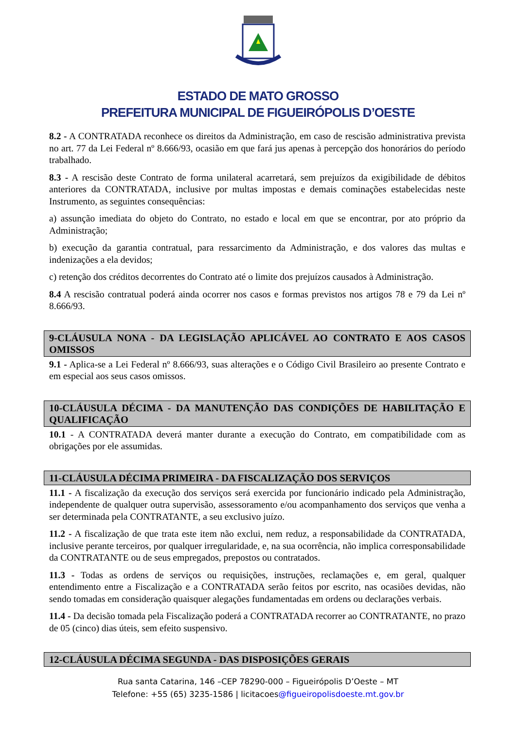ESTADO DE MATO GROSSO
PREFEITURA MUNICIPAL DE FIGUEIRÓPOLIS D’OESTE
8.2 - A CONTRATADA reconhece os direitos da Administração, em caso de rescisão administrativa prevista no art. 77 da Lei Federal nº 8.666/93, ocasião em que fará jus apenas à percepção dos honorários do período trabalhado.
8.3 - A rescisão deste Contrato de forma unilateral acarretará, sem prejuízos da exigibilidade de débitos anteriores da CONTRATADA, inclusive por multas impostas e demais cominações estabelecidas neste Instrumento, as seguintes consequências:
a) assunção imediata do objeto do Contrato, no estado e local em que se encontrar, por ato próprio da Administração;
b) execução da garantia contratual, para ressarcimento da Administração, e dos valores das multas e indenizações a ela devidos;
c) retenção dos créditos decorrentes do Contrato até o limite dos prejuízos causados à Administração.
8.4 A rescisão contratual poderá ainda ocorrer nos casos e formas previstos nos artigos 78 e 79 da Lei nº 8.666/93.
9-CLÁUSULA NONA - DA LEGISLAÇÃO APLICÁVEL AO CONTRATO E AOS CASOS OMISSOS
9.1 - Aplica-se a Lei Federal nº 8.666/93, suas alterações e o Código Civil Brasileiro ao presente Contrato e em especial aos seus casos omissos.
10-CLÁUSULA DÉCIMA - DA MANUTENÇÃO DAS CONDIÇÕES DE HABILITAÇÃO E QUALIFICAÇÃO
10.1 - A CONTRATADA deverá manter durante a execução do Contrato, em compatibilidade com as obrigações por ele assumidas.
11-CLÁUSULA DÉCIMA PRIMEIRA - DA FISCALIZAÇÃO DOS SERVIÇOS
11.1 - A fiscalização da execução dos serviços será exercida por funcionário indicado pela Administração, independente de qualquer outra supervisão, assessoramento e/ou acompanhamento dos serviços que venha a ser determinada pela CONTRATANTE, a seu exclusivo juízo.
11.2 - A fiscalização de que trata este item não exclui, nem reduz, a responsabilidade da CONTRATADA, inclusive perante terceiros, por qualquer irregularidade, e, na sua ocorrência, não implica corresponsabilidade da CONTRATANTE ou de seus empregados, prepostos ou contratados.
11.3 - Todas as ordens de serviços ou requisições, instruções, reclamações e, em geral, qualquer entendimento entre a Fiscalização e a CONTRATADA serão feitos por escrito, nas ocasiões devidas, não sendo tomadas em consideração quaisquer alegações fundamentadas em ordens ou declarações verbais.
11.4 - Da decisão tomada pela Fiscalização poderá a CONTRATADA recorrer ao CONTRATANTE, no prazo de 05 (cinco) dias úteis, sem efeito suspensivo.
12-CLÁUSULA DÉCIMA SEGUNDA - DAS DISPOSIÇÕES GERAIS
Rua santa Catarina, 146 –CEP 78290-000 – Figueirópolis D’Oeste – MT
Telefone: +55 (65) 3235-1586 | licitacoes@figueiropolisdoeste.mt.gov.br